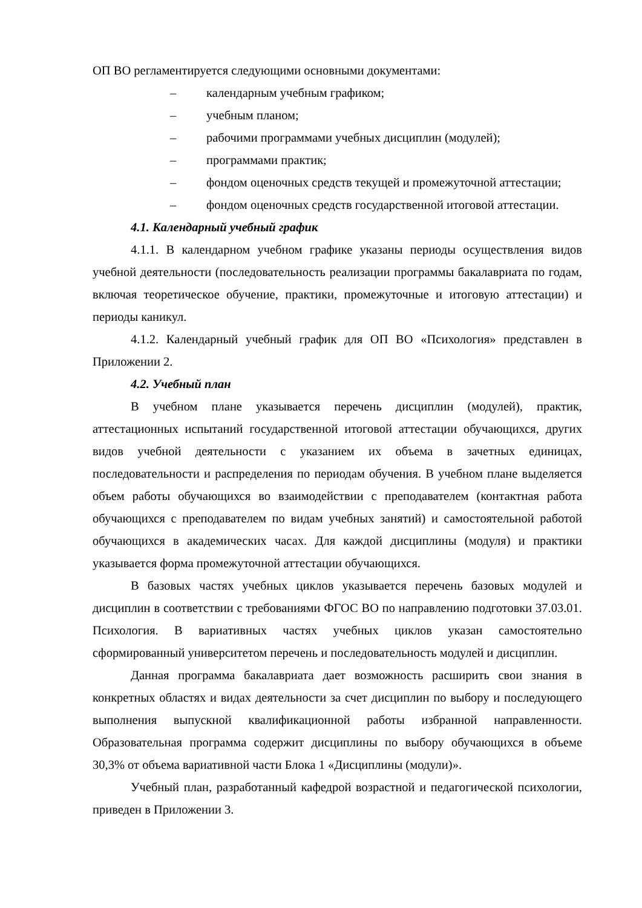ОП ВО регламентируется следующими основными документами:
– календарным учебным графиком;
– учебным планом;
– рабочими программами учебных дисциплин (модулей);
– программами практик;
– фондом оценочных средств текущей и промежуточной аттестации;
– фондом оценочных средств государственной итоговой аттестации.
4.1. Календарный учебный график
4.1.1. В календарном учебном графике указаны периоды осуществления видов учебной деятельности (последовательность реализации программы бакалавриата по годам, включая теоретическое обучение, практики, промежуточные и итоговую аттестации) и периоды каникул.
4.1.2. Календарный учебный график для ОП ВО «Психология» представлен в Приложении 2.
4.2. Учебный план
В учебном плане указывается перечень дисциплин (модулей), практик, аттестационных испытаний государственной итоговой аттестации обучающихся, других видов учебной деятельности с указанием их объема в зачетных единицах, последовательности и распределения по периодам обучения. В учебном плане выделяется объем работы обучающихся во взаимодействии с преподавателем (контактная работа обучающихся с преподавателем по видам учебных занятий) и самостоятельной работой обучающихся в академических часах. Для каждой дисциплины (модуля) и практики указывается форма промежуточной аттестации обучающихся.
В базовых частях учебных циклов указывается перечень базовых модулей и дисциплин в соответствии с требованиями ФГОС ВО по направлению подготовки 37.03.01. Психология. В вариативных частях учебных циклов указан самостоятельно сформированный университетом перечень и последовательность модулей и дисциплин.
Данная программа бакалавриата дает возможность расширить свои знания в конкретных областях и видах деятельности за счет дисциплин по выбору и последующего выполнения выпускной квалификационной работы избранной направленности. Образовательная программа содержит дисциплины по выбору обучающихся в объеме 30,3% от объема вариативной части Блока 1 «Дисциплины (модули)».
Учебный план, разработанный кафедрой возрастной и педагогической психологии, приведен в Приложении 3.